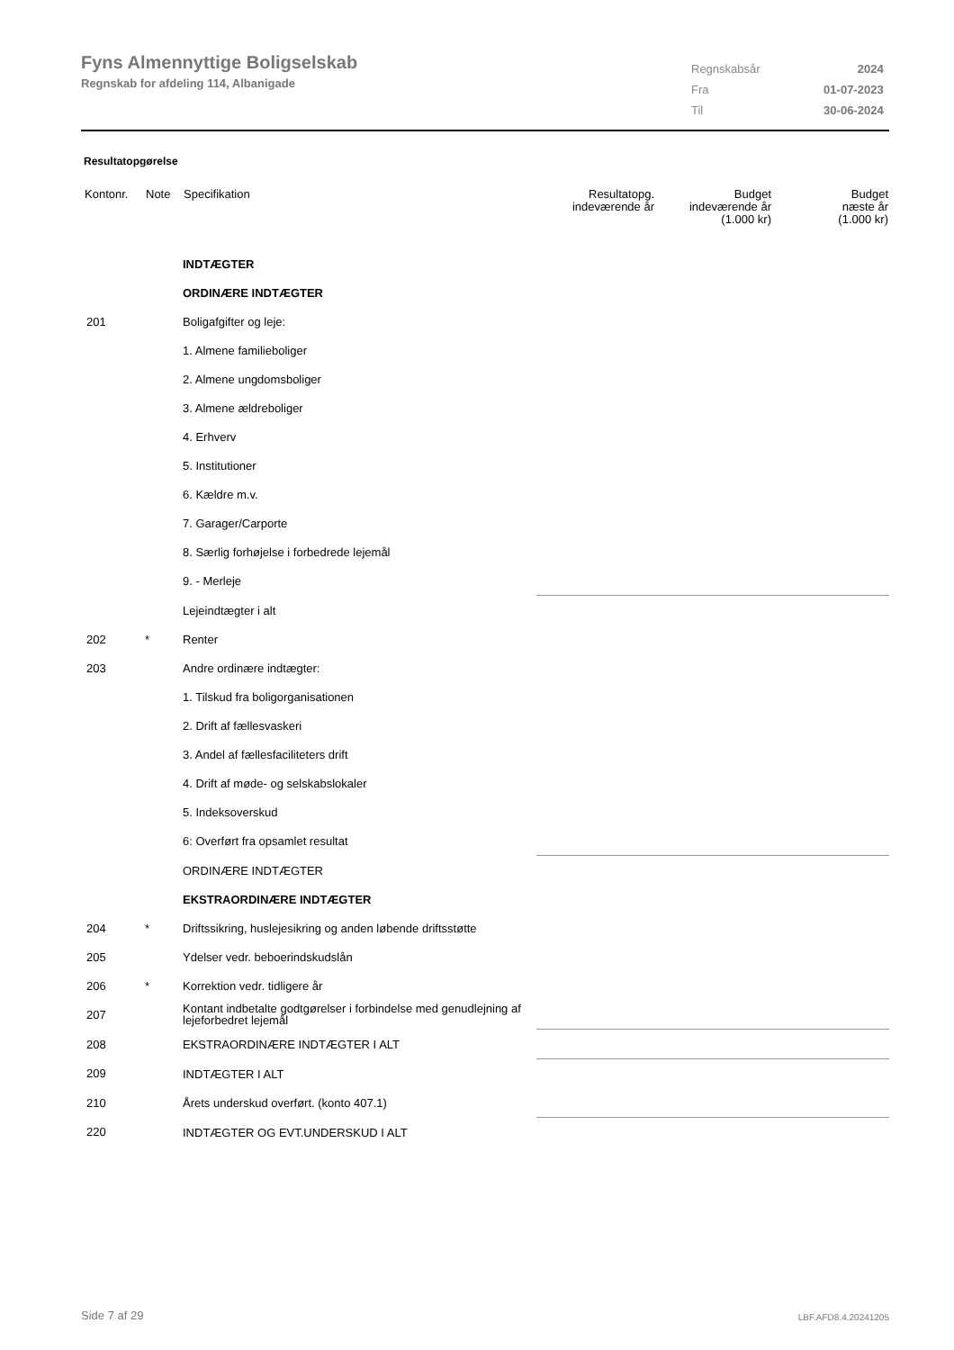Fyns Almennyttige Boligselskab
Regnskab for afdeling 114, Albanigade
| Regnskabsår | 2024 |
| Fra | 01-07-2023 |
| Til | 30-06-2024 |
Resultatopgørelse
| Kontonr. | Note | Specifikation | Resultatopg. indeværende år | Budget indeværende år (1.000 kr) | Budget næste år (1.000 kr) |
| --- | --- | --- | --- | --- | --- |
| | | INDTÆGTER | | | |
| | | ORDINÆRE INDTÆGTER | | | |
| 201 | | Boligafgifter og leje: | | | |
| | | 1. Almene familieboliger | | | |
| | | 2. Almene ungdomsboliger | | | |
| | | 3. Almene ældreboliger | | | |
| | | 4. Erhverv | | | |
| | | 5. Institutioner | | | |
| | | 6. Kældre m.v. | | | |
| | | 7. Garager/Carporte | | | |
| | | 8. Særlig forhøjelse i forbedrede lejemål | | | |
| | | 9. - Merleje | | | |
| | | Lejeindtægter i alt | | | |
| 202 | * | Renter | | | |
| 203 | | Andre ordinære indtægter: | | | |
| | | 1. Tilskud fra boligorganisationen | | | |
| | | 2. Drift af fællesvaskeri | | | |
| | | 3. Andel af fællesfaciliteters drift | | | |
| | | 4. Drift af møde- og selskabslokaler | | | |
| | | 5. Indeksoverskud | | | |
| | | 6: Overført fra opsamlet resultat | | | |
| | | ORDINÆRE INDTÆGTER | | | |
| | | EKSTRAORDINÆRE INDTÆGTER | | | |
| 204 | * | Driftssikring, huslejesikring og anden løbende driftsstøtte | | | |
| 205 | | Ydelser vedr. beboerindskudslån | | | |
| 206 | * | Korrektion vedr. tidligere år | | | |
| 207 | | Kontant indbetalte godtgørelser i forbindelse med genudlejning af lejeforbedret lejemål | | | |
| 208 | | EKSTRAORDINÆRE INDTÆGTER I ALT | | | |
| 209 | | INDTÆGTER I ALT | | | |
| 210 | | Årets underskud overført. (konto 407.1) | | | |
| 220 | | INDTÆGTER OG EVT.UNDERSKUD I ALT | | | |
Side 7 af 29 LBF.AFD8.4.20241205